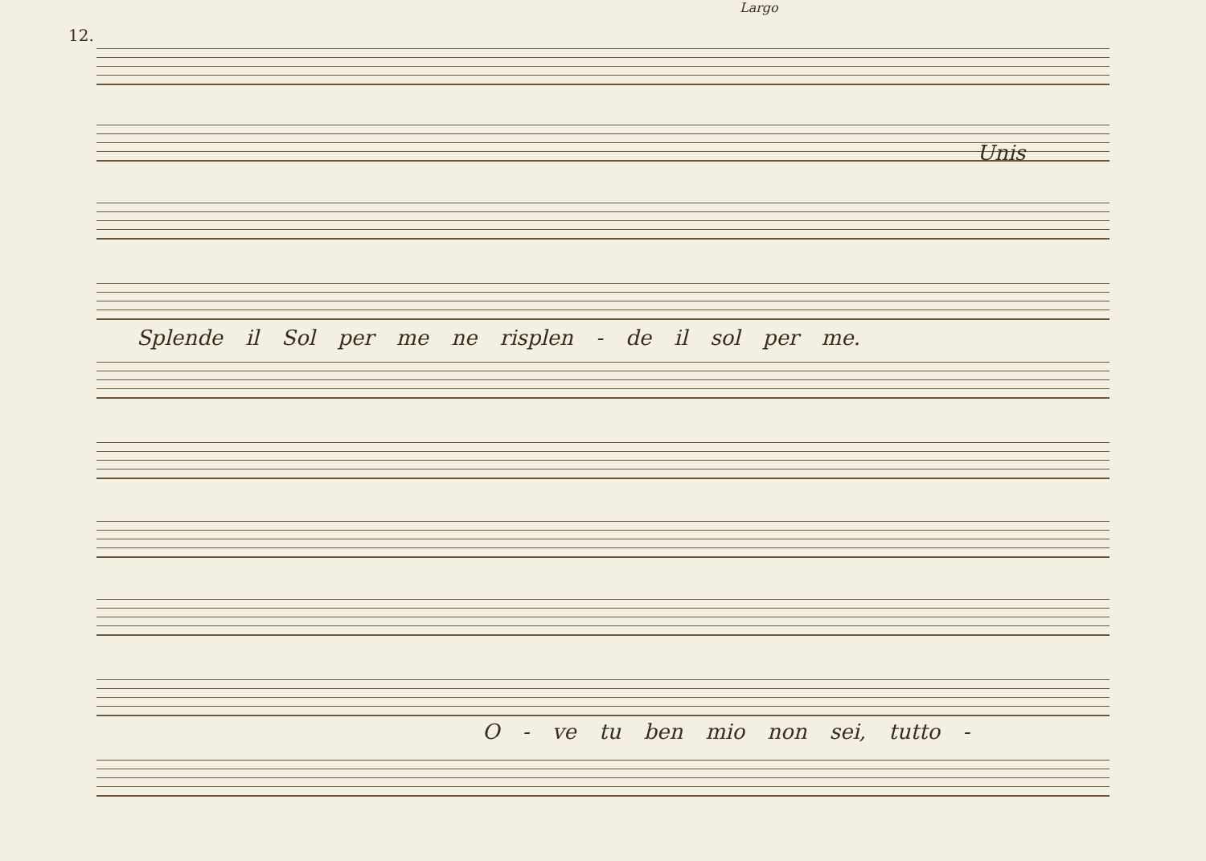12.
Largo
Unis
Splende il Sol per me ne risplen - de il sol per me.
O - ve tu ben mio non sei, tutto -